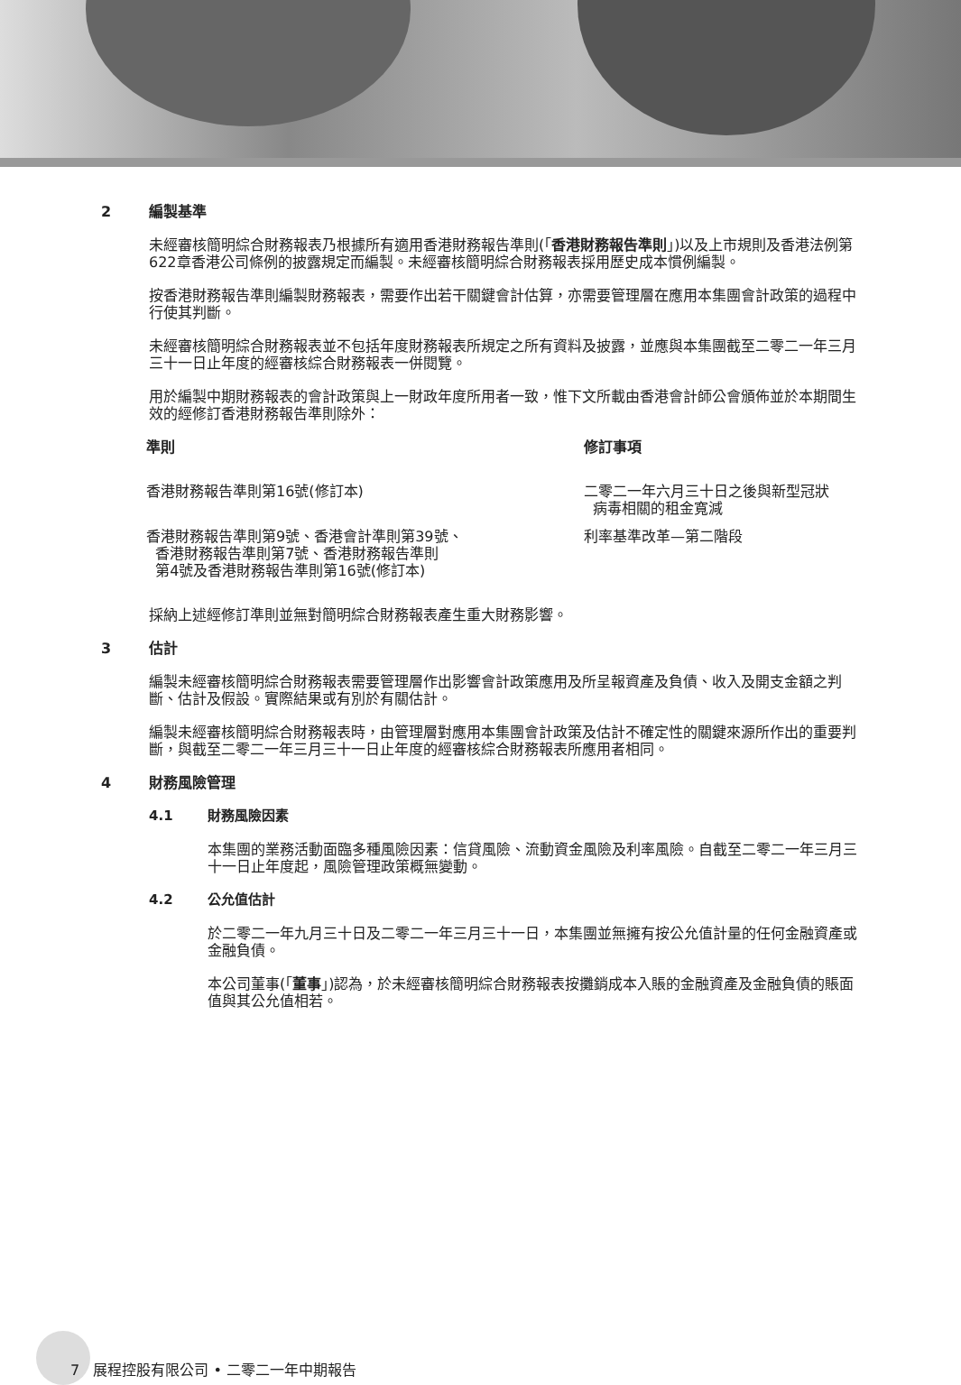2 編製基準
未經審核簡明綜合財務報表乃根據所有適用香港財務報告準則(「香港財務報告準則」)以及上市規則及香港法例第622章香港公司條例的披露規定而編製。未經審核簡明綜合財務報表採用歷史成本慣例編製。
按香港財務報告準則編製財務報表，需要作出若干關鍵會計估算，亦需要管理層在應用本集團會計政策的過程中行使其判斷。
未經審核簡明綜合財務報表並不包括年度財務報表所規定之所有資料及披露，並應與本集團截至二零二一年三月三十一日止年度的經審核綜合財務報表一併閱覽。
用於編製中期財務報表的會計政策與上一財政年度所用者一致，惟下文所載由香港會計師公會頒佈並於本期間生效的經修訂香港財務報告準則除外：
| 準則 | 修訂事項 |
| --- | --- |
| 香港財務報告準則第16號(修訂本) | 二零二一年六月三十日之後與新型冠狀 病毒相關的租金寬減 |
| 香港財務報告準則第9號、香港會計準則第39號、 香港財務報告準則第7號、香港財務報告準則 第4號及香港財務報告準則第16號(修訂本) | 利率基準改革—第二階段 |
採納上述經修訂準則並無對簡明綜合財務報表產生重大財務影響。
3 估計
編製未經審核簡明綜合財務報表需要管理層作出影響會計政策應用及所呈報資產及負債、收入及開支金額之判斷、估計及假設。實際結果或有別於有關估計。
編製未經審核簡明綜合財務報表時，由管理層對應用本集團會計政策及估計不確定性的關鍵來源所作出的重要判斷，與截至二零二一年三月三十一日止年度的經審核綜合財務報表所應用者相同。
4 財務風險管理
4.1 財務風險因素
本集團的業務活動面臨多種風險因素：信貸風險、流動資金風險及利率風險。自截至二零二一年三月三十一日止年度起，風險管理政策概無變動。
4.2 公允值估計
於二零二一年九月三十日及二零二一年三月三十一日，本集團並無擁有按公允值計量的任何金融資產或金融負債。
本公司董事(「董事」)認為，於未經審核簡明綜合財務報表按攤銷成本入賬的金融資產及金融負債的賬面值與其公允值相若。
7 展程控股有限公司 • 二零二一年中期報告